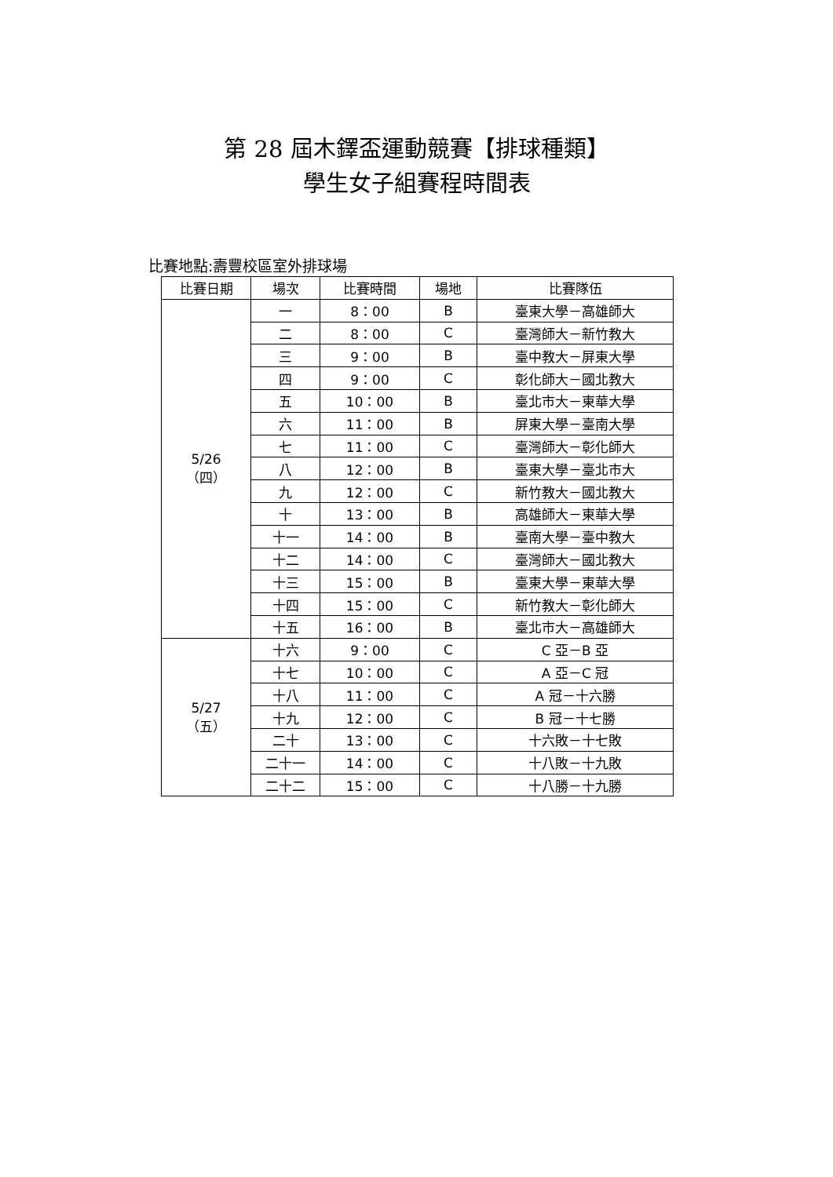第 28 屆木鐸盃運動競賽【排球種類】
學生女子組賽程時間表
比賽地點:壽豐校區室外排球場
| 比賽日期 | 場次 | 比賽時間 | 場地 | 比賽隊伍 |
| --- | --- | --- | --- | --- |
| 5/26 （四） | 一 | 8：00 | B | 臺東大學－高雄師大 |
| | 二 | 8：00 | C | 臺灣師大－新竹教大 |
| | 三 | 9：00 | B | 臺中教大－屏東大學 |
| | 四 | 9：00 | C | 彰化師大－國北教大 |
| | 五 | 10：00 | B | 臺北市大－東華大學 |
| | 六 | 11：00 | B | 屏東大學－臺南大學 |
| | 七 | 11：00 | C | 臺灣師大－彰化師大 |
| | 八 | 12：00 | B | 臺東大學－臺北市大 |
| | 九 | 12：00 | C | 新竹教大－國北教大 |
| | 十 | 13：00 | B | 高雄師大－東華大學 |
| | 十一 | 14：00 | B | 臺南大學－臺中教大 |
| | 十二 | 14：00 | C | 臺灣師大－國北教大 |
| | 十三 | 15：00 | B | 臺東大學－東華大學 |
| | 十四 | 15：00 | C | 新竹教大－彰化師大 |
| | 十五 | 16：00 | B | 臺北市大－高雄師大 |
| 5/27 （五） | 十六 | 9：00 | C | C 亞－B 亞 |
| | 十七 | 10：00 | C | A 亞－C 冠 |
| | 十八 | 11：00 | C | A 冠－十六勝 |
| | 十九 | 12：00 | C | B 冠－十七勝 |
| | 二十 | 13：00 | C | 十六敗－十七敗 |
| | 二十一 | 14：00 | C | 十八敗－十九敗 |
| | 二十二 | 15：00 | C | 十八勝－十九勝 |